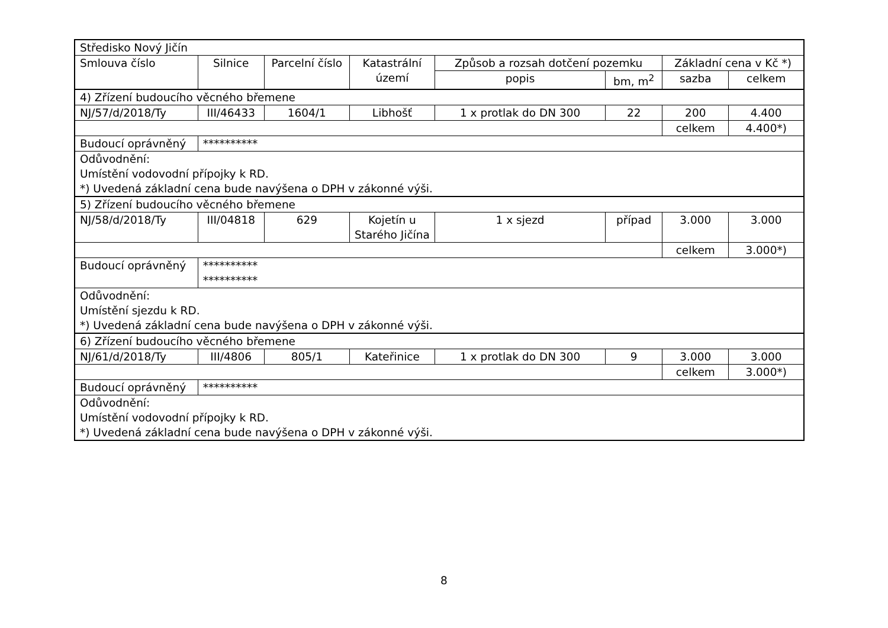| Středisko Nový Jičín | | | | | | | |
| Smlouva číslo | Silnice | Parcelní číslo | Katastrální území | Způsob a rozsah dotčení pozemku | | Základní cena v Kč *) | |
| | | | | popis | bm, m<sup>2</sup> | sazba | celkem |
| 4) Zřízení budoucího věcného břemene | | | | | | | |
| NJ/57/d/2018/Ty | III/46433 | 1604/1 | Libhošť | 1 x protlak do DN 300 | 22 | 200 | 4.400 |
| | | | | | | celkem | 4.400*) |
| Budoucí oprávněný | ********** | | | | | | |
| Odůvodnění: Umístění vodovodní přípojky k RD. *) Uvedená základní cena bude navýšena o DPH v zákonné výši. | | | | | | | |
| 5) Zřízení budoucího věcného břemene | | | | | | | |
| NJ/58/d/2018/Ty | III/04818 | 629 | Kojetín u Starého Jičína | 1 x sjezd | případ | 3.000 | 3.000 |
| | | | | | | celkem | 3.000*) |
| Budoucí oprávněný | ********** ********** | | | | | | |
| Odůvodnění: Umístění sjezdu k RD. *) Uvedená základní cena bude navýšena o DPH v zákonné výši. | | | | | | | |
| 6) Zřízení budoucího věcného břemene | | | | | | | |
| NJ/61/d/2018/Ty | III/4806 | 805/1 | Kateřinice | 1 x protlak do DN 300 | 9 | 3.000 | 3.000 |
| | | | | | | celkem | 3.000*) |
| Budoucí oprávněný | ********** | | | | | | |
| Odůvodnění: Umístění vodovodní přípojky k RD. *) Uvedená základní cena bude navýšena o DPH v zákonné výši. | | | | | | | |
8